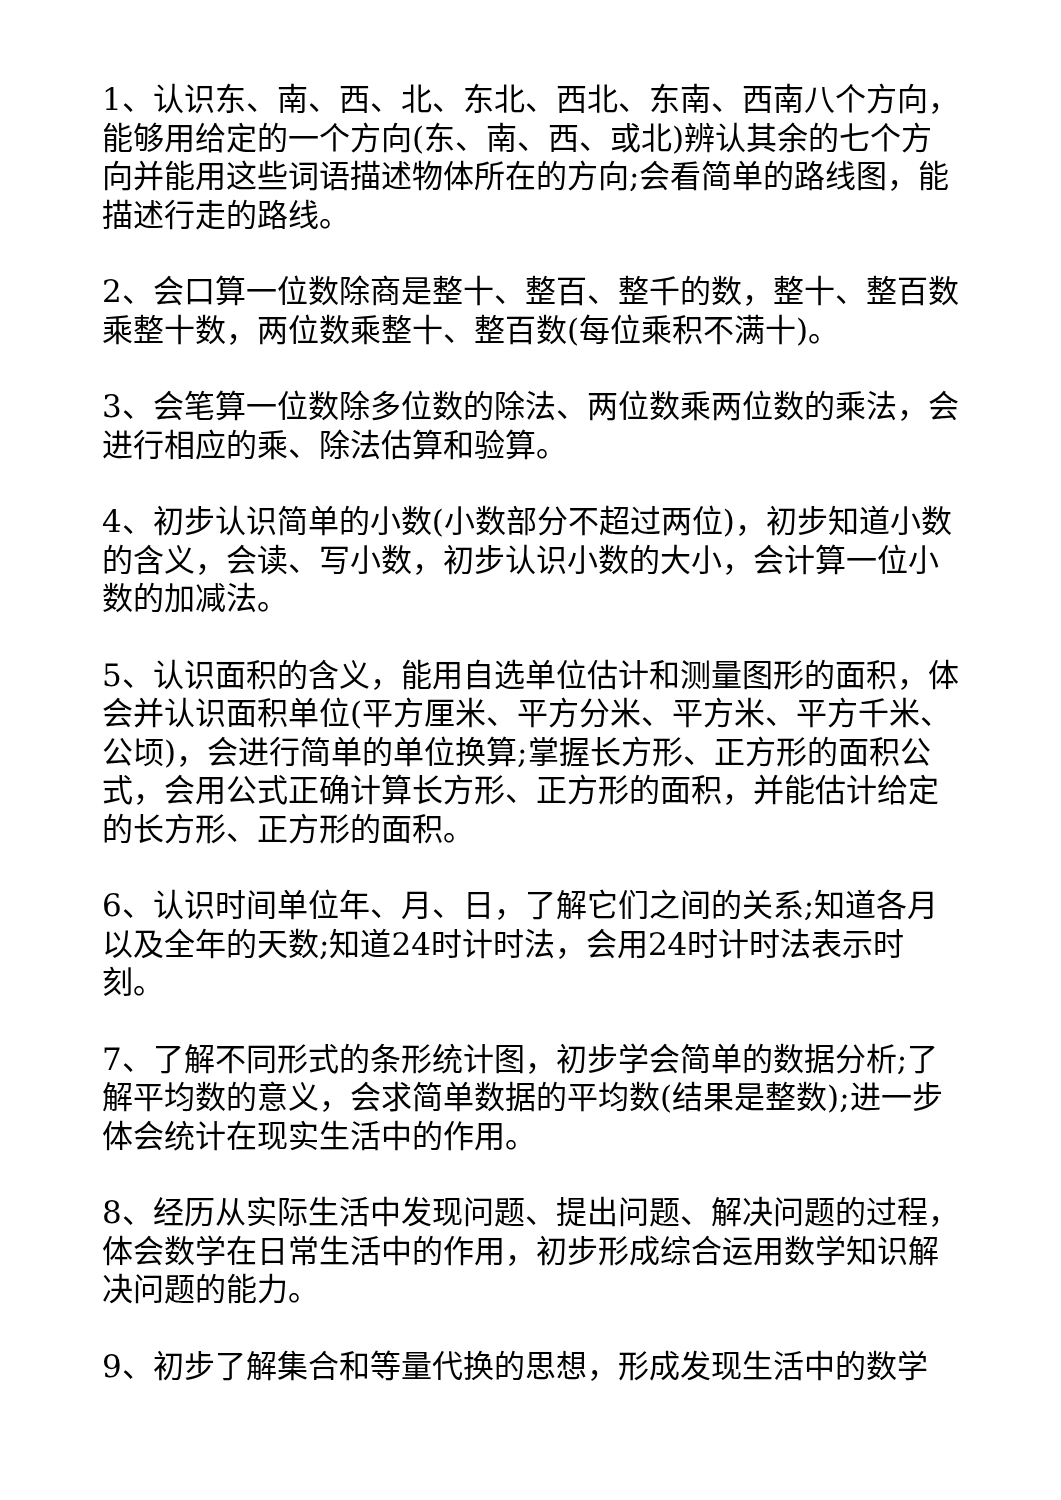1、认识东、南、西、北、东北、西北、东南、西南八个方向，能够用给定的一个方向(东、南、西、或北)辨认其余的七个方向并能用这些词语描述物体所在的方向;会看简单的路线图，能描述行走的路线。
2、会口算一位数除商是整十、整百、整千的数，整十、整百数乘整十数，两位数乘整十、整百数(每位乘积不满十)。
3、会笔算一位数除多位数的除法、两位数乘两位数的乘法，会进行相应的乘、除法估算和验算。
4、初步认识简单的小数(小数部分不超过两位)，初步知道小数的含义，会读、写小数，初步认识小数的大小，会计算一位小数的加减法。
5、认识面积的含义，能用自选单位估计和测量图形的面积，体会并认识面积单位(平方厘米、平方分米、平方米、平方千米、公顷)，会进行简单的单位换算;掌握长方形、正方形的面积公式，会用公式正确计算长方形、正方形的面积，并能估计给定的长方形、正方形的面积。
6、认识时间单位年、月、日，了解它们之间的关系;知道各月以及全年的天数;知道24时计时法，会用24时计时法表示时刻。
7、了解不同形式的条形统计图，初步学会简单的数据分析;了解平均数的意义，会求简单数据的平均数(结果是整数);进一步体会统计在现实生活中的作用。
8、经历从实际生活中发现问题、提出问题、解决问题的过程，体会数学在日常生活中的作用，初步形成综合运用数学知识解决问题的能力。
9、初步了解集合和等量代换的思想，形成发现生活中的数学